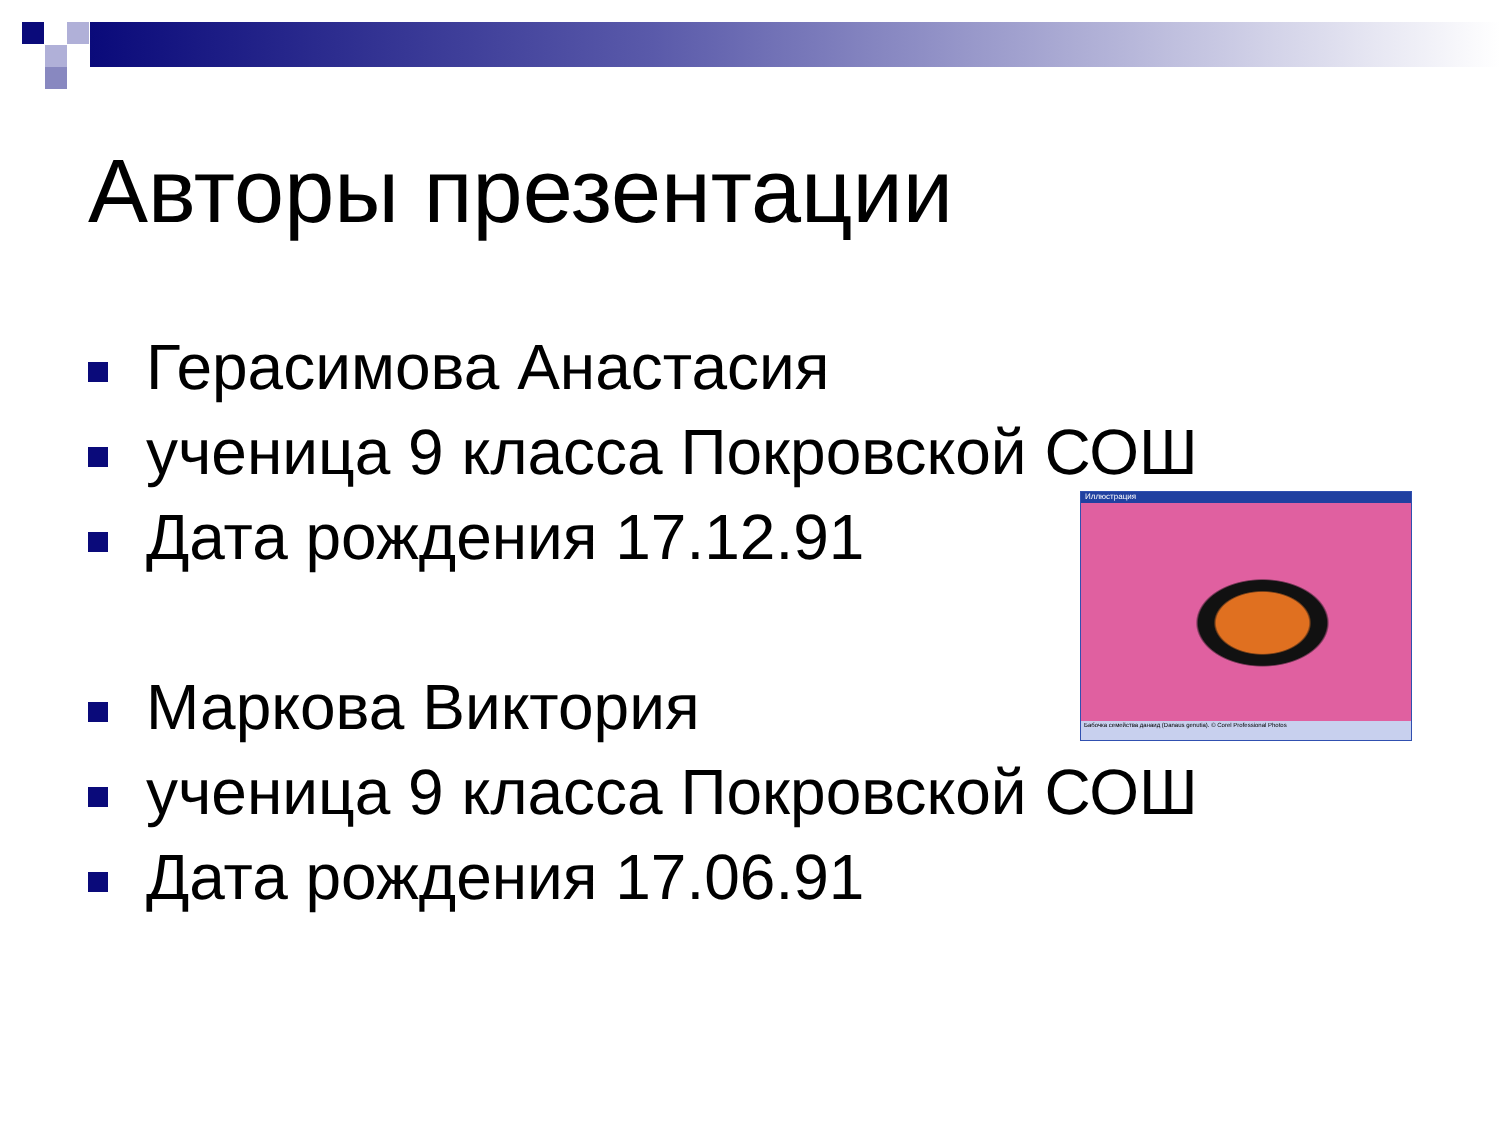Авторы презентации
Герасимова Анастасия
ученица 9 класса Покровской СОШ
Дата рождения 17.12.91
Маркова Виктория
ученица 9 класса Покровской СОШ
Дата рождения 17.06.91
Иллюстрация
Бабочка семейства данаид (Danaus genutia). © Corel Professional Photos